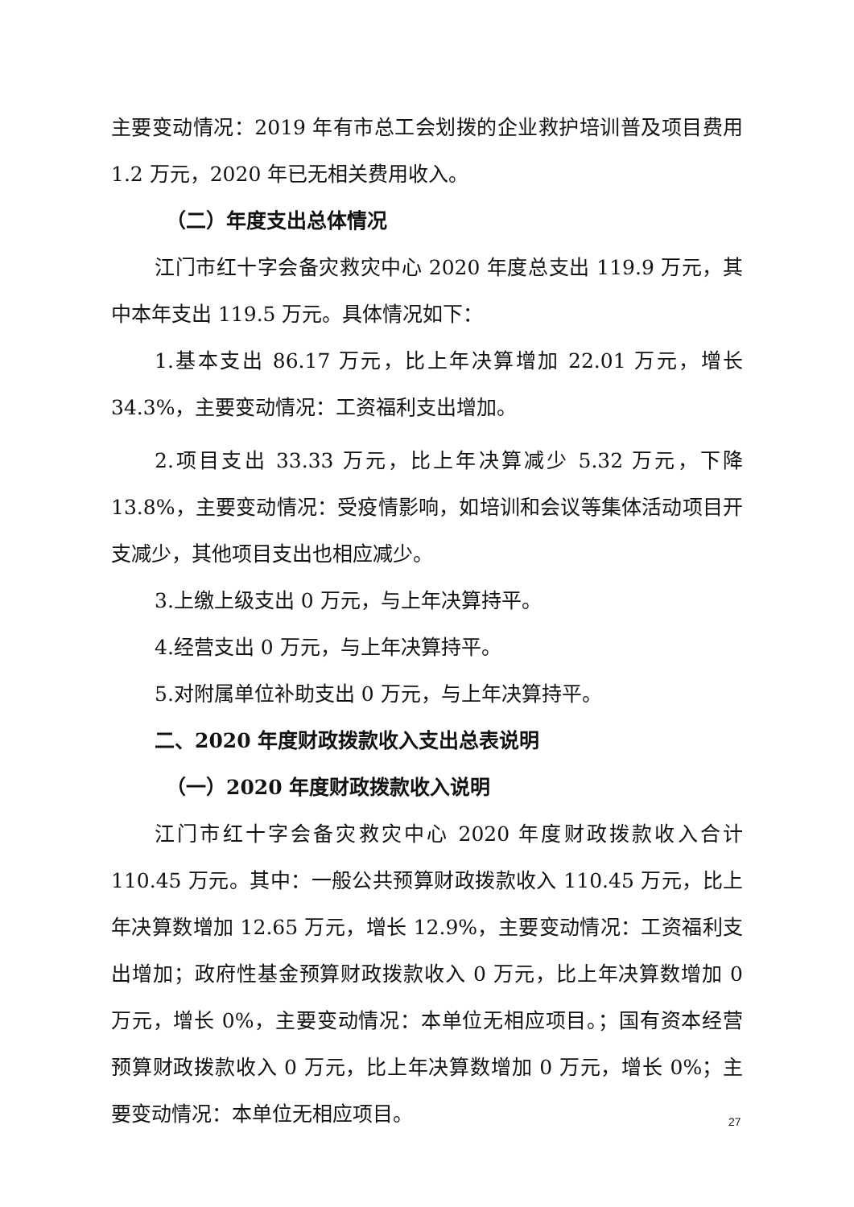主要变动情况：2019 年有市总工会划拨的企业救护培训普及项目费用 1.2 万元，2020 年已无相关费用收入。
（二）年度支出总体情况
江门市红十字会备灾救灾中心 2020 年度总支出 119.9 万元，其中本年支出 119.5 万元。具体情况如下：
1.基本支出 86.17 万元，比上年决算增加 22.01 万元，增长 34.3%，主要变动情况：工资福利支出增加。
2.项目支出 33.33 万元，比上年决算减少 5.32 万元，下降 13.8%，主要变动情况：受疫情影响，如培训和会议等集体活动项目开支减少，其他项目支出也相应减少。
3.上缴上级支出 0 万元，与上年决算持平。
4.经营支出 0 万元，与上年决算持平。
5.对附属单位补助支出 0 万元，与上年决算持平。
二、2020 年度财政拨款收入支出总表说明
（一）2020 年度财政拨款收入说明
江门市红十字会备灾救灾中心 2020 年度财政拨款收入合计 110.45 万元。其中：一般公共预算财政拨款收入 110.45 万元，比上年决算数增加 12.65 万元，增长 12.9%，主要变动情况：工资福利支出增加；政府性基金预算财政拨款收入 0 万元，比上年决算数增加 0 万元，增长 0%，主要变动情况：本单位无相应项目。；国有资本经营预算财政拨款收入 0 万元，比上年决算数增加 0 万元，增长 0%；主要变动情况：本单位无相应项目。
27